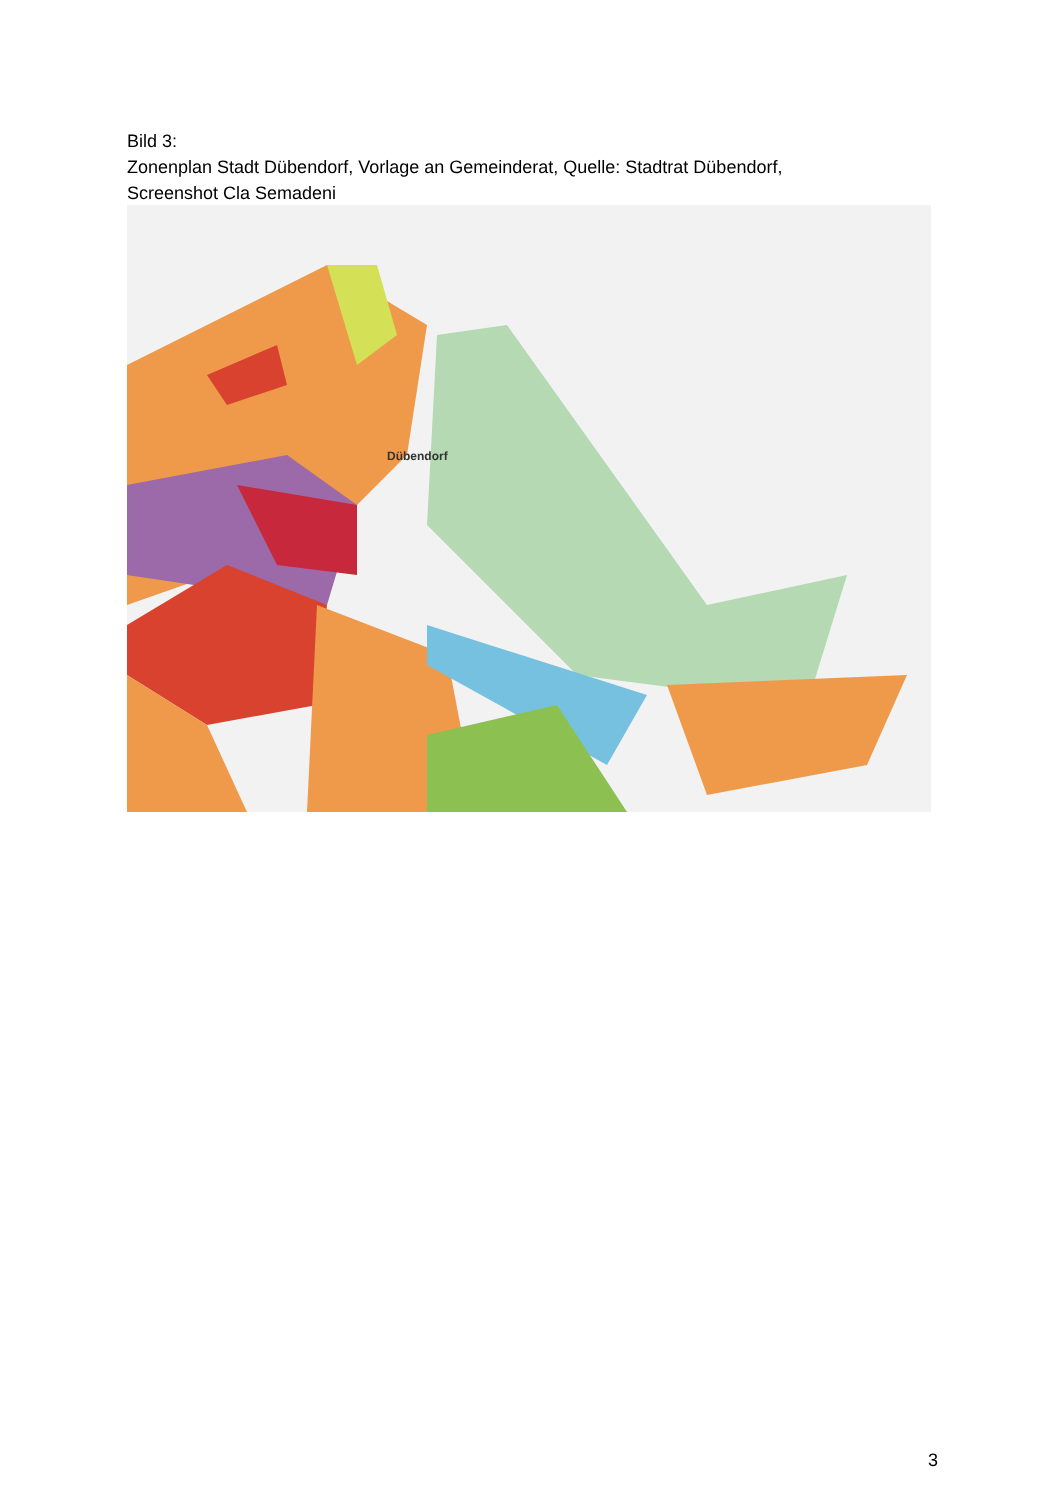Bild 3:
Zonenplan Stadt Dübendorf, Vorlage an Gemeinderat, Quelle: Stadtrat Dübendorf,
Screenshot Cla Semadeni
Dübendorf
3